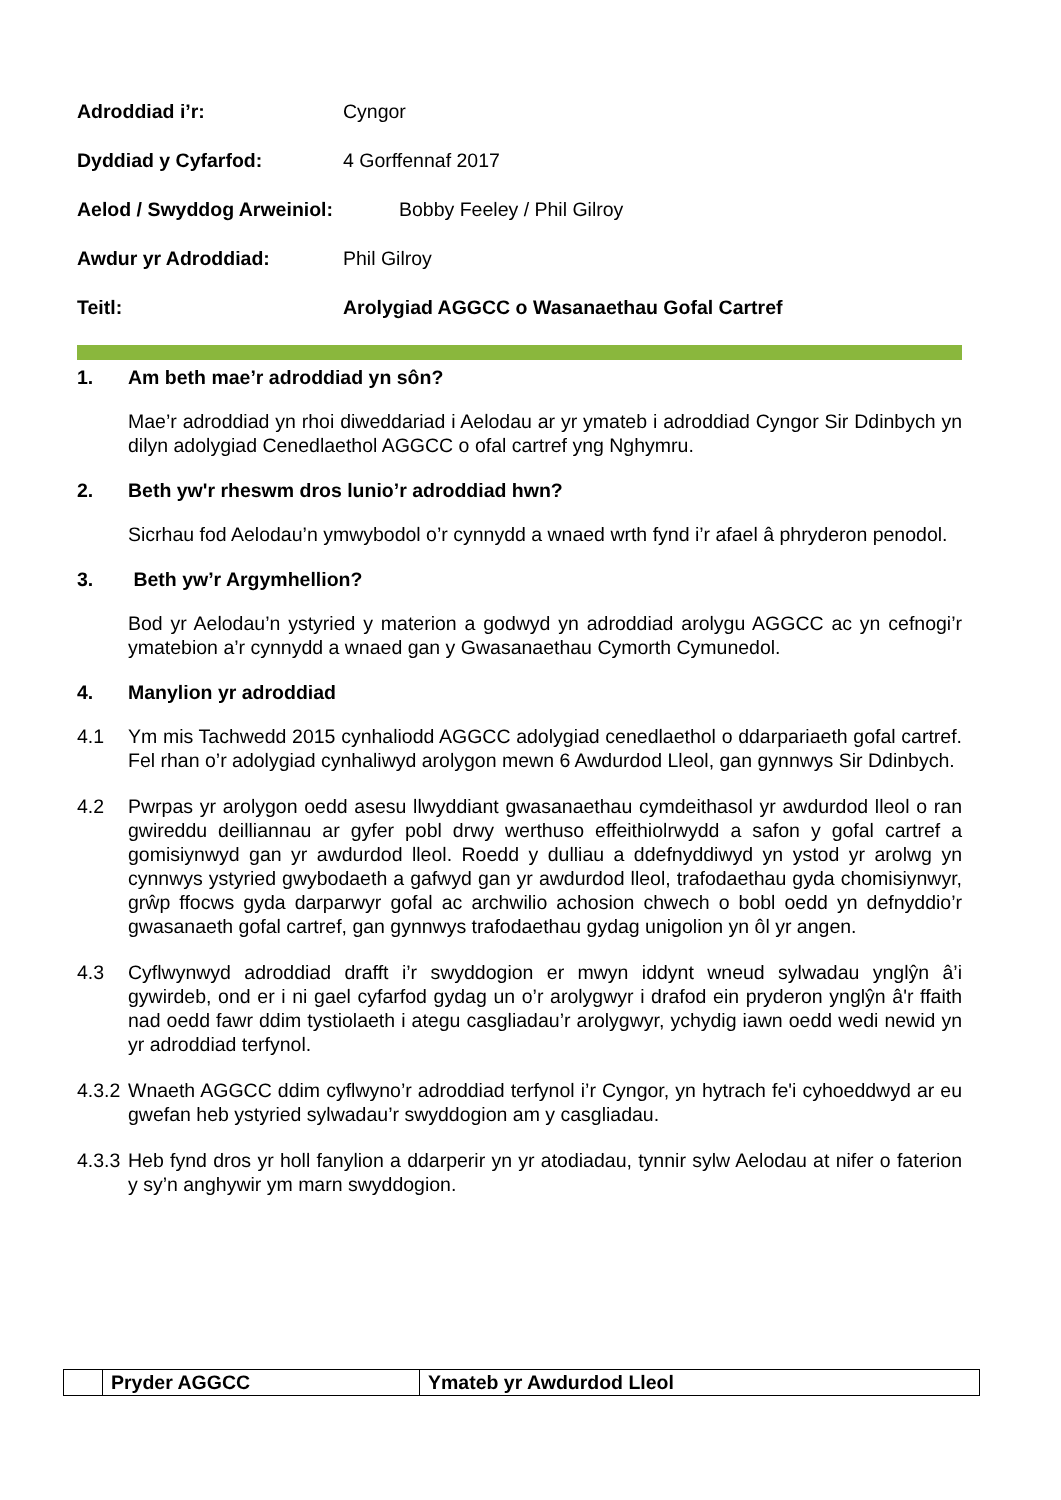Adroddiad i’r: Cyngor
Dyddiad y Cyfarfod: 4 Gorffennaf 2017
Aelod / Swyddog Arweiniol: Bobby Feeley / Phil Gilroy
Awdur yr Adroddiad: Phil Gilroy
Teitl: Arolygiad AGGCC o Wasanaethau Gofal Cartref
1. Am beth mae’r adroddiad yn sôn?
Mae’r adroddiad yn rhoi diweddariad i Aelodau ar yr ymateb i adroddiad Cyngor Sir Ddinbych yn dilyn adolygiad Cenedlaethol AGGCC o ofal cartref yng Nghymru.
2. Beth yw'r rheswm dros lunio’r adroddiad hwn?
Sicrhau fod Aelodau’n ymwybodol o’r cynnydd a wnaed wrth fynd i’r afael â phryderon penodol.
3. Beth yw’r Argymhellion?
Bod yr Aelodau’n ystyried y materion a godwyd yn adroddiad arolygu AGGCC ac yn cefnogi’r ymatebion a’r cynnydd a wnaed gan y Gwasanaethau Cymorth Cymunedol.
4. Manylion yr adroddiad
4.1 Ym mis Tachwedd 2015 cynhaliodd AGGCC adolygiad cenedlaethol o ddarpariaeth gofal cartref. Fel rhan o’r adolygiad cynhaliwyd arolygon mewn 6 Awdurdod Lleol, gan gynnwys Sir Ddinbych.
4.2 Pwrpas yr arolygon oedd asesu llwyddiant gwasanaethau cymdeithasol yr awdurdod lleol o ran gwireddu deilliannau ar gyfer pobl drwy werthuso effeithiolrwydd a safon y gofal cartref a gomisiynwyd gan yr awdurdod lleol. Roedd y dulliau a ddefnyddiwyd yn ystod yr arolwg yn cynnwys ystyried gwybodaeth a gafwyd gan yr awdurdod lleol, trafodaethau gyda chomisiynwyr, grŵp ffocws gyda darparwyr gofal ac archwilio achosion chwech o bobl oedd yn defnyddio’r gwasanaeth gofal cartref, gan gynnwys trafodaethau gydag unigolion yn ôl yr angen.
4.3 Cyflwynwyd adroddiad drafft i’r swyddogion er mwyn iddynt wneud sylwadau ynglŷn â’i gywirdeb, ond er i ni gael cyfarfod gydag un o’r arolygwyr i drafod ein pryderon ynglŷn â'r ffaith nad oedd fawr ddim tystiolaeth i ategu casgliadau’r arolygwyr, ychydig iawn oedd wedi newid yn yr adroddiad terfynol.
4.3.2
Wnaeth AGGCC ddim cyflwyno’r adroddiad terfynol i’r Cyngor, yn hytrach fe'i cyhoeddwyd ar eu gwefan heb ystyried sylwadau’r swyddogion am y casgliadau.
4.3.3
Heb fynd dros yr holl fanylion a ddarperir yn yr atodiadau, tynnir sylw Aelodau at nifer o faterion y sy’n anghywir ym marn swyddogion.
| | Pryder AGGCC | Ymateb yr Awdurdod Lleol |
| --- | --- | --- |